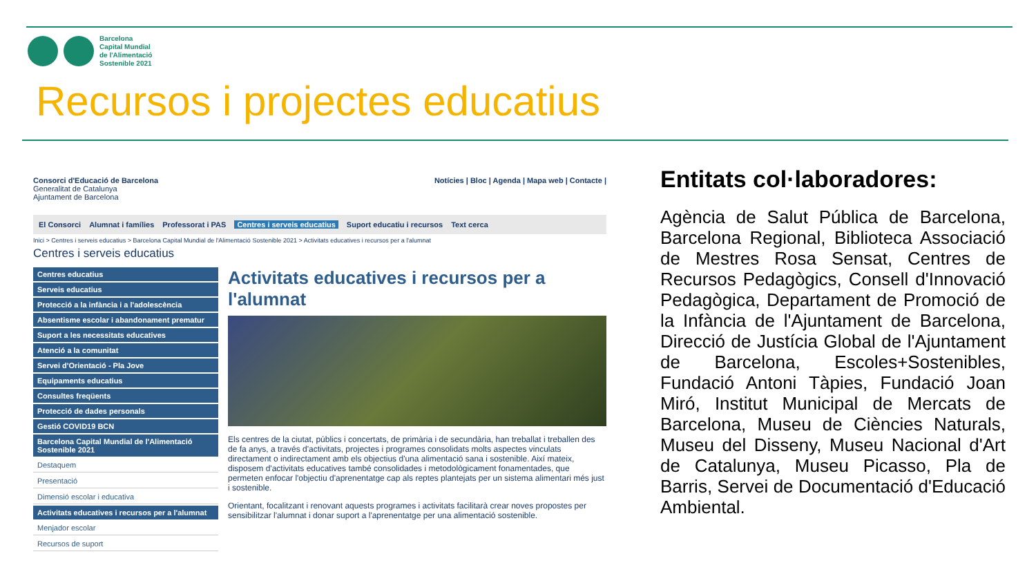Barcelona
Capital Mundial
de l'Alimentació
Sostenible 2021
Recursos i projectes educatius
Consorci d'Educació de Barcelona
Generalitat de Catalunya
Ajuntament de Barcelona
Notícies | Bloc | Agenda | Mapa web | Contacte |
El Consorci Alumnat i famílies Professorat i PAS Centres i serveis educatius Suport educatiu i recursos Text cerca
Inici > Centres i serveis educatius > Barcelona Capital Mundial de l'Alimentació Sostenible 2021 > Activitats educatives i recursos per a l'alumnat
Centres i serveis educatius
Centres educatius
Serveis educatius
Protecció a la infància i a l'adolescència
Absentisme escolar i abandonament prematur
Suport a les necessitats educatives
Atenció a la comunitat
Servei d'Orientació - Pla Jove
Equipaments educatius
Consultes freqüents
Protecció de dades personals
Gestió COVID19 BCN
Barcelona Capital Mundial de l'Alimentació Sostenible 2021
Destaquem
Presentació
Dimensió escolar i educativa
Activitats educatives i recursos per a l'alumnat
Menjador escolar
Recursos de suport
Activitats educatives i recursos per a l'alumnat
Els centres de la ciutat, públics i concertats, de primària i de secundària, han treballat i treballen des de fa anys, a través d'activitats, projectes i programes consolidats molts aspectes vinculats directament o indirectament amb els objectius d'una alimentació sana i sostenible. Així mateix, disposem d'activitats educatives també consolidades i metodològicament fonamentades, que permeten enfocar l'objectiu d'aprenentatge cap als reptes plantejats per un sistema alimentari més just i sostenible.
Orientant, focalitzant i renovant aquests programes i activitats facilitarà crear noves propostes per sensibilitzar l'alumnat i donar suport a l'aprenentatge per una alimentació sostenible.
Entitats col·laboradores:
Agència de Salut Pública de Barcelona, Barcelona Regional, Biblioteca Associació de Mestres Rosa Sensat, Centres de Recursos Pedagògics, Consell d'Innovació Pedagògica, Departament de Promoció de la Infància de l'Ajuntament de Barcelona, Direcció de Justícia Global de l'Ajuntament de Barcelona, Escoles+Sostenibles, Fundació Antoni Tàpies, Fundació Joan Miró, Institut Municipal de Mercats de Barcelona, Museu de Ciències Naturals, Museu del Disseny, Museu Nacional d'Art de Catalunya, Museu Picasso, Pla de Barris, Servei de Documentació d'Educació Ambiental.